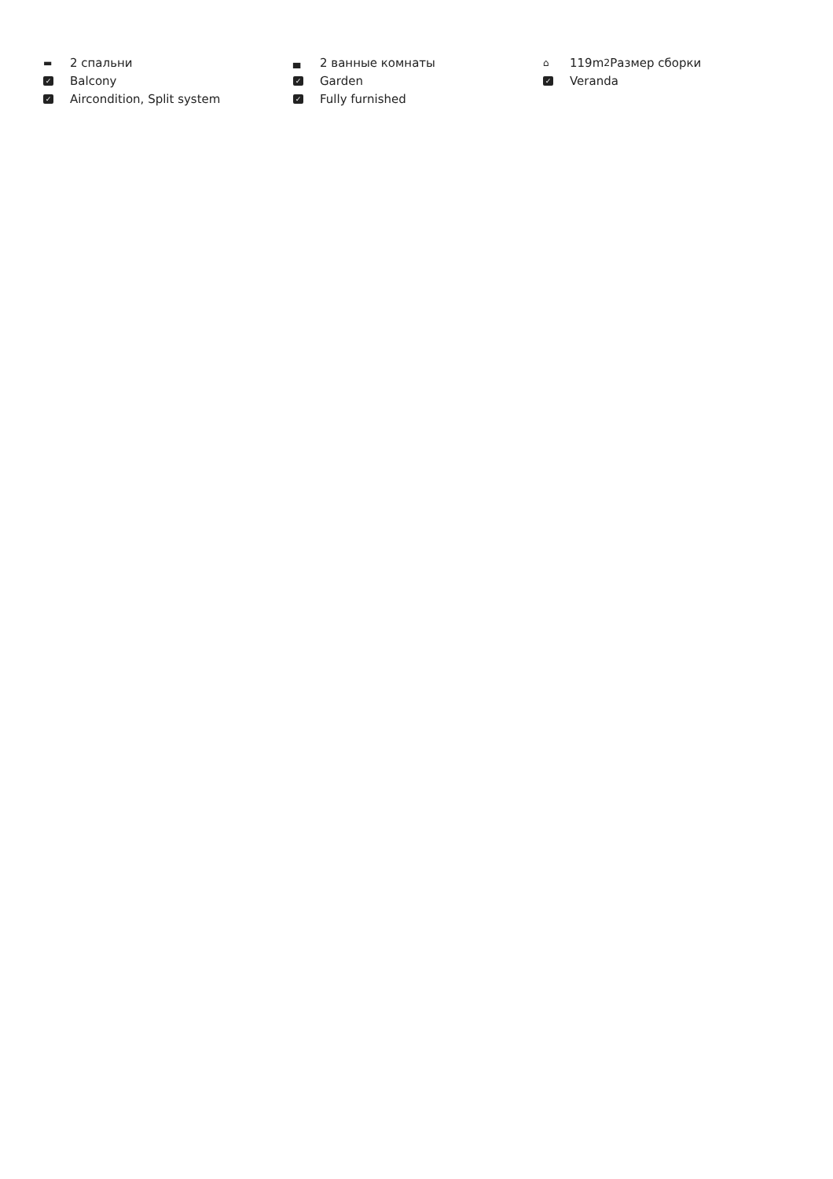▬ 2 спальни
▄ 2 ванные комнаты
⌂ 119m<sup>2</sup> Размер сборки
✓ Balcony
✓ Garden
✓ Veranda
✓ Aircondition, Split system
✓ Fully furnished